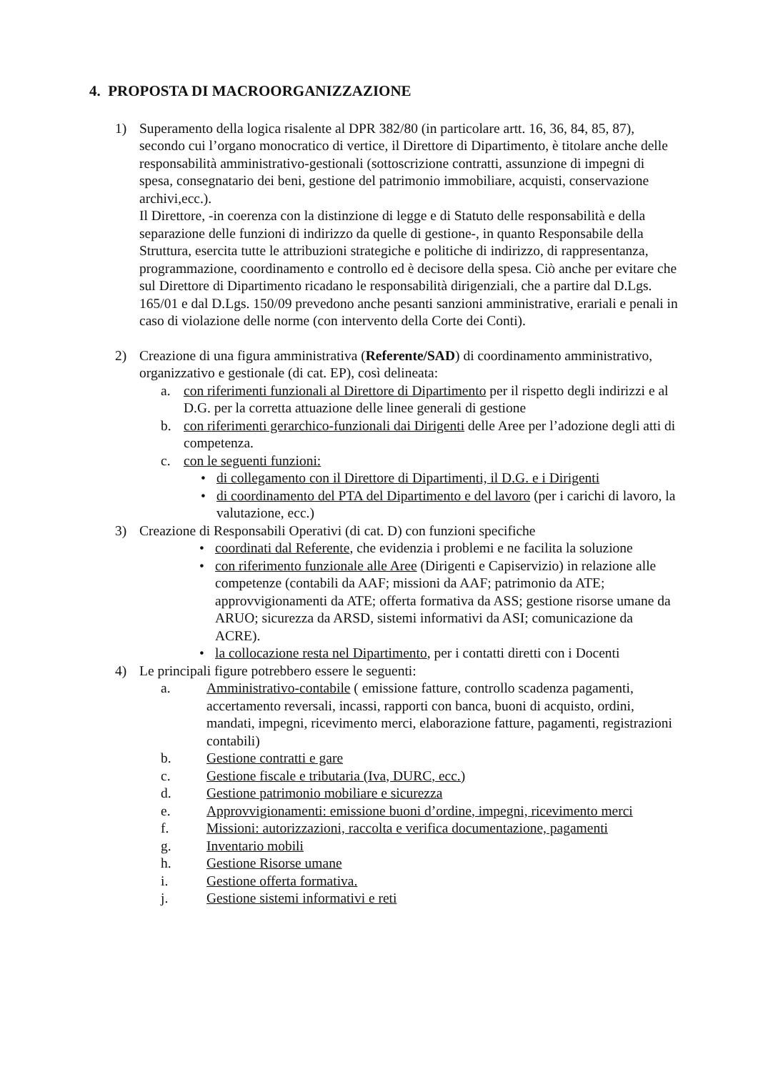4. PROPOSTA DI MACROORGANIZZAZIONE
1) Superamento della logica risalente al DPR 382/80 (in particolare artt. 16, 36, 84, 85, 87), secondo cui l’organo monocratico di vertice, il Direttore di Dipartimento, è titolare anche delle responsabilità amministrativo-gestionali (sottoscrizione contratti, assunzione di impegni di spesa, consegnatario dei beni, gestione del patrimonio immobiliare, acquisti, conservazione archivi,ecc.).
Il Direttore, -in coerenza con la distinzione di legge e di Statuto delle responsabilità e della separazione delle funzioni di indirizzo da quelle di gestione-, in quanto Responsabile della Struttura, esercita tutte le attribuzioni strategiche e politiche di indirizzo, di rappresentanza, programmazione, coordinamento e controllo ed è decisore della spesa. Ciò anche per evitare che sul Direttore di Dipartimento ricadano le responsabilità dirigenziali, che a partire dal D.Lgs. 165/01 e dal D.Lgs. 150/09 prevedono anche pesanti sanzioni amministrative, erariali e penali in caso di violazione delle norme (con intervento della Corte dei Conti).
2) Creazione di una figura amministrativa (Referente/SAD) di coordinamento amministrativo, organizzativo e gestionale (di cat. EP), così delineata:
a. con riferimenti funzionali al Direttore di Dipartimento per il rispetto degli indirizzi e al D.G. per la corretta attuazione delle linee generali di gestione
b. con riferimenti gerarchico-funzionali dai Dirigenti delle Aree per l’adozione degli atti di competenza.
c. con le seguenti funzioni:
• di collegamento con il Direttore di Dipartimenti, il D.G. e i Dirigenti
• di coordinamento del PTA del Dipartimento e del lavoro (per i carichi di lavoro, la valutazione, ecc.)
3) Creazione di Responsabili Operativi (di cat. D) con funzioni specifiche
• coordinati dal Referente, che evidenzia i problemi e ne facilita la soluzione
• con riferimento funzionale alle Aree (Dirigenti e Capiservizio) in relazione alle competenze (contabili da AAF; missioni da AAF; patrimonio da ATE; approvvigionamenti da ATE; offerta formativa da ASS; gestione risorse umane da ARUO; sicurezza da ARSD, sistemi informativi da ASI; comunicazione da ACRE).
• la collocazione resta nel Dipartimento, per i contatti diretti con i Docenti
4) Le principali figure potrebbero essere le seguenti:
a. Amministrativo-contabile ( emissione fatture, controllo scadenza pagamenti, accertamento reversali, incassi, rapporti con banca, buoni di acquisto, ordini, mandati, impegni, ricevimento merci, elaborazione fatture, pagamenti, registrazioni contabili)
b. Gestione contratti e gare
c. Gestione fiscale e tributaria (Iva, DURC, ecc.)
d. Gestione patrimonio mobiliare e sicurezza
e. Approvvigionamenti: emissione buoni d’ordine, impegni, ricevimento merci
f. Missioni: autorizzazioni, raccolta e verifica documentazione, pagamenti
g. Inventario mobili
h. Gestione Risorse umane
i. Gestione offerta formativa.
j. Gestione sistemi informativi e reti